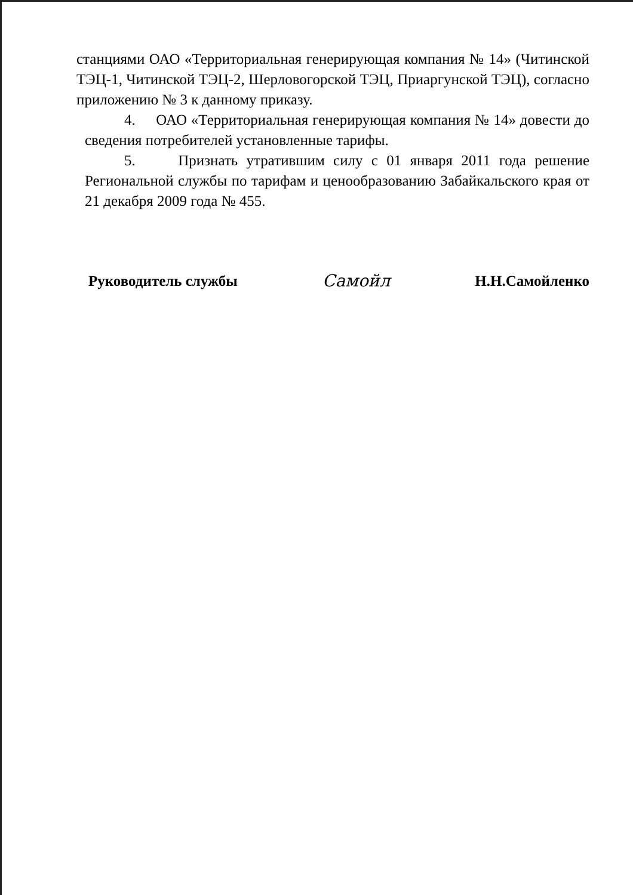станциями ОАО «Территориальная генерирующая компания № 14» (Читинской ТЭЦ-1, Читинской ТЭЦ-2, Шерловогорской ТЭЦ, Приаргунской ТЭЦ), согласно приложению № 3 к данному приказу.
4. ОАО «Территориальная генерирующая компания № 14» довести до сведения потребителей установленные тарифы.
5. Признать утратившим силу с 01 января 2011 года решение Региональной службы по тарифам и ценообразованию Забайкальского края от 21 декабря 2009 года № 455.
Руководитель службы Самойл Н.Н.Самойленко